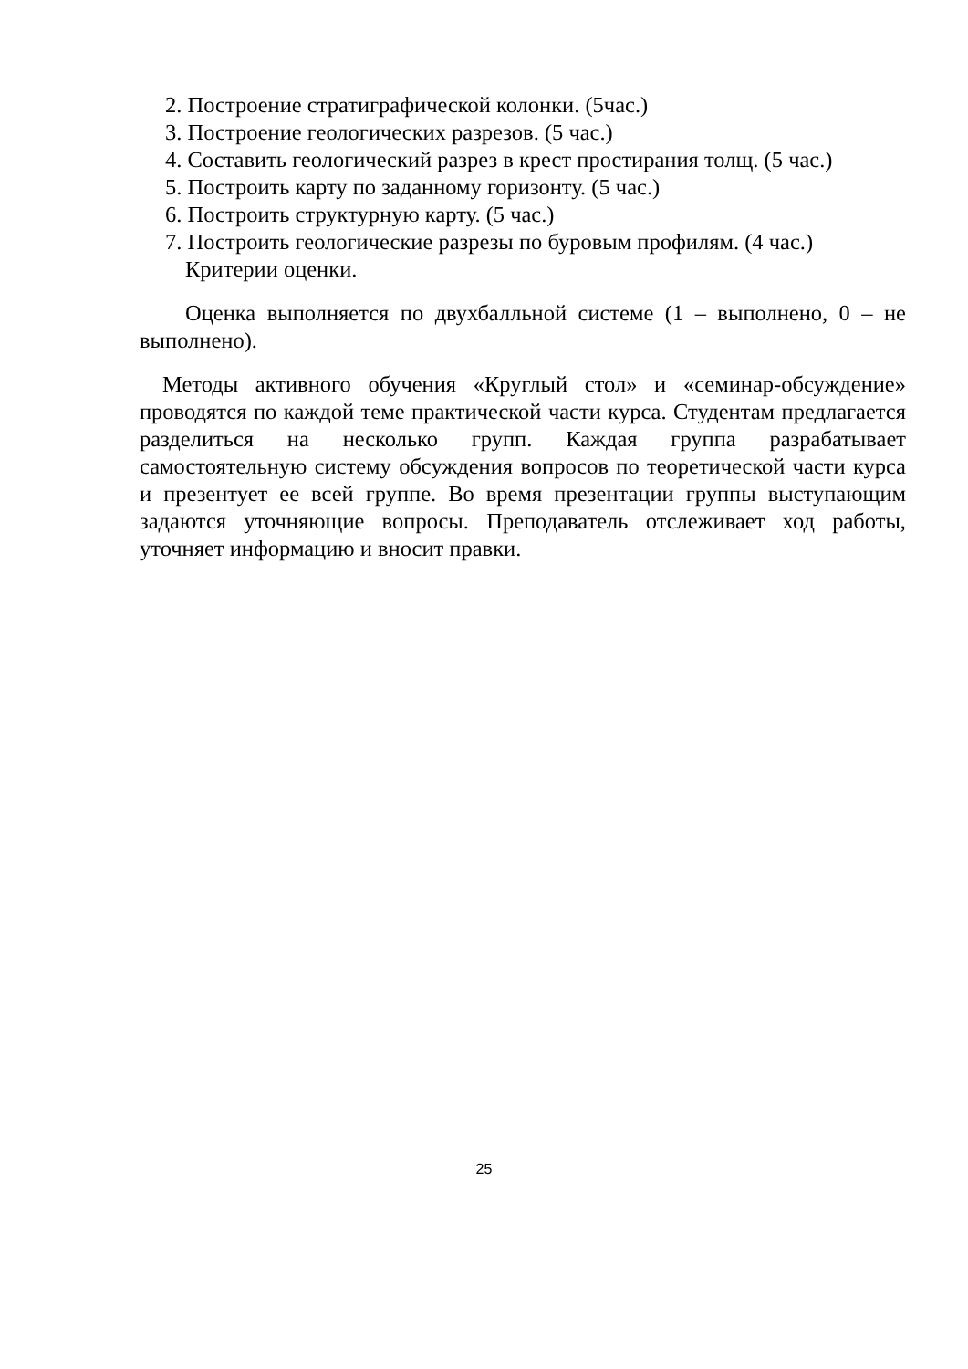2. Построение стратиграфической колонки. (5час.)
3. Построение геологических разрезов. (5 час.)
4. Составить геологический разрез в крест простирания толщ. (5 час.)
5. Построить карту по заданному горизонту. (5 час.)
6. Построить структурную карту. (5 час.)
7. Построить геологические разрезы по буровым профилям. (4 час.)
Критерии оценки.
Оценка выполняется по двухбалльной системе (1 – выполнено, 0 – не выполнено).
Методы активного обучения «Круглый стол» и «семинар-обсуждение» проводятся по каждой теме практической части курса. Студентам предлагается разделиться на несколько групп. Каждая группа разрабатывает самостоятельную систему обсуждения вопросов по теоретической части курса и презентует ее всей группе. Во время презентации группы выступающим задаются уточняющие вопросы. Преподаватель отслеживает ход работы, уточняет информацию и вносит правки.
25